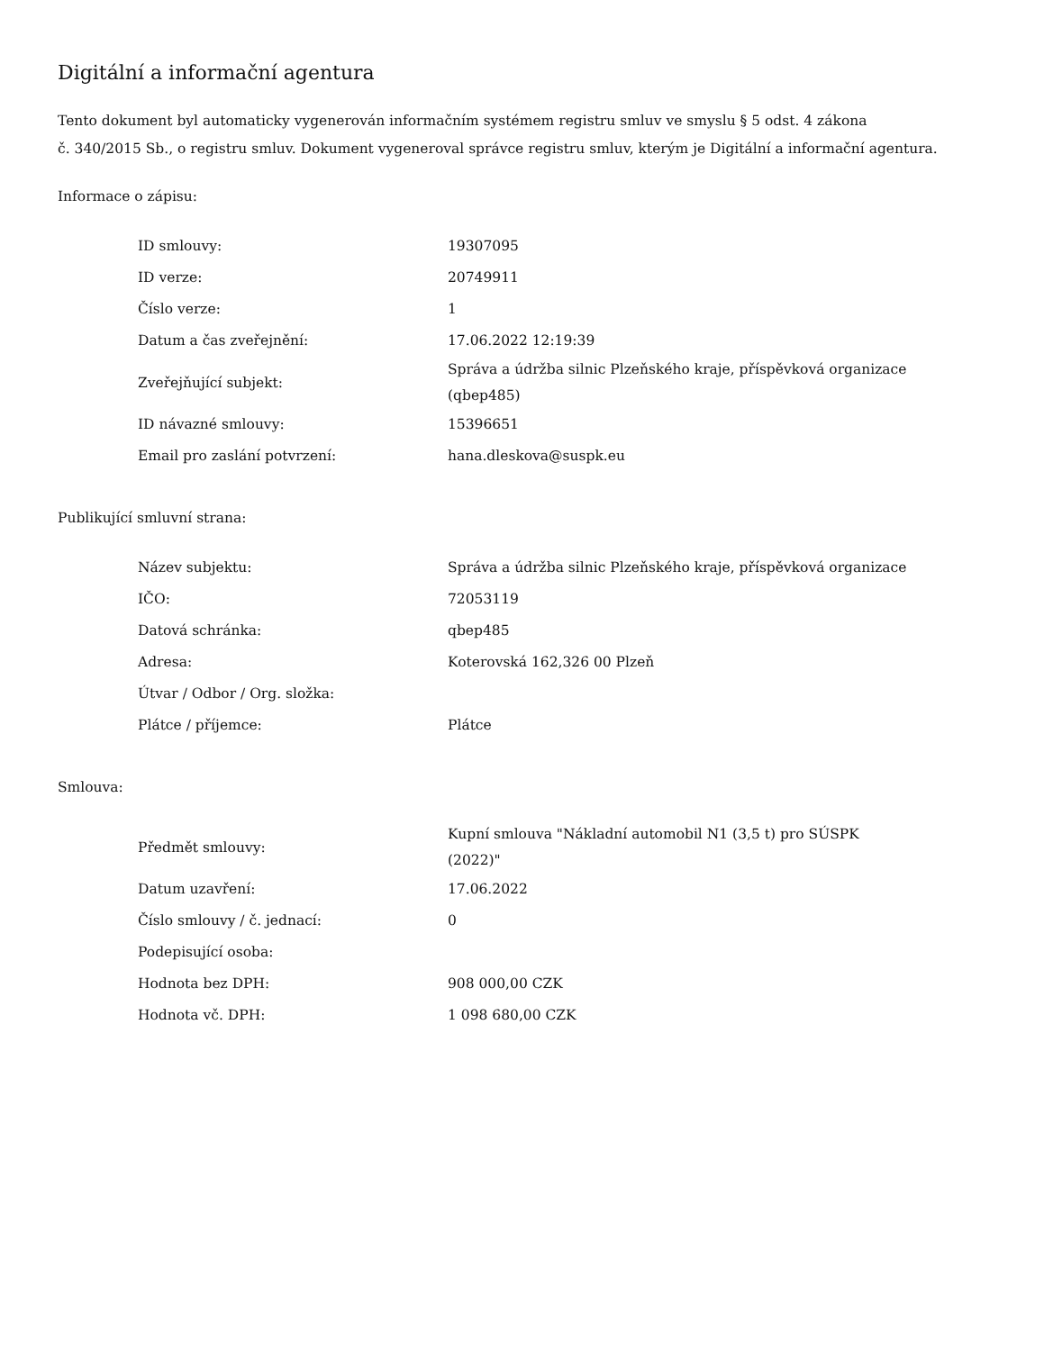Digitální a informační agentura
Tento dokument byl automaticky vygenerován informačním systémem registru smluv ve smyslu § 5 odst. 4 zákona
č. 340/2015 Sb., o registru smluv. Dokument vygeneroval správce registru smluv, kterým je Digitální a informační agentura.
Informace o zápisu:
| ID smlouvy: | 19307095 |
| ID verze: | 20749911 |
| Číslo verze: | 1 |
| Datum a čas zveřejnění: | 17.06.2022 12:19:39 |
| Zveřejňující subjekt: | Správa a údržba silnic Plzeňského kraje, příspěvková organizace (qbep485) |
| ID návazné smlouvy: | 15396651 |
| Email pro zaslání potvrzení: | hana.dleskova@suspk.eu |
Publikující smluvní strana:
| Název subjektu: | Správa a údržba silnic Plzeňského kraje, příspěvková organizace |
| IČO: | 72053119 |
| Datová schránka: | qbep485 |
| Adresa: | Koterovská 162,326 00 Plzeň |
| Útvar / Odbor / Org. složka: | |
| Plátce / příjemce: | Plátce |
Smlouva:
| Předmět smlouvy: | Kupní smlouva "Nákladní automobil N1 (3,5 t) pro SÚSPK (2022)" |
| Datum uzavření: | 17.06.2022 |
| Číslo smlouvy / č. jednací: | 0 |
| Podepisující osoba: | |
| Hodnota bez DPH: | 908 000,00 CZK |
| Hodnota vč. DPH: | 1 098 680,00 CZK |